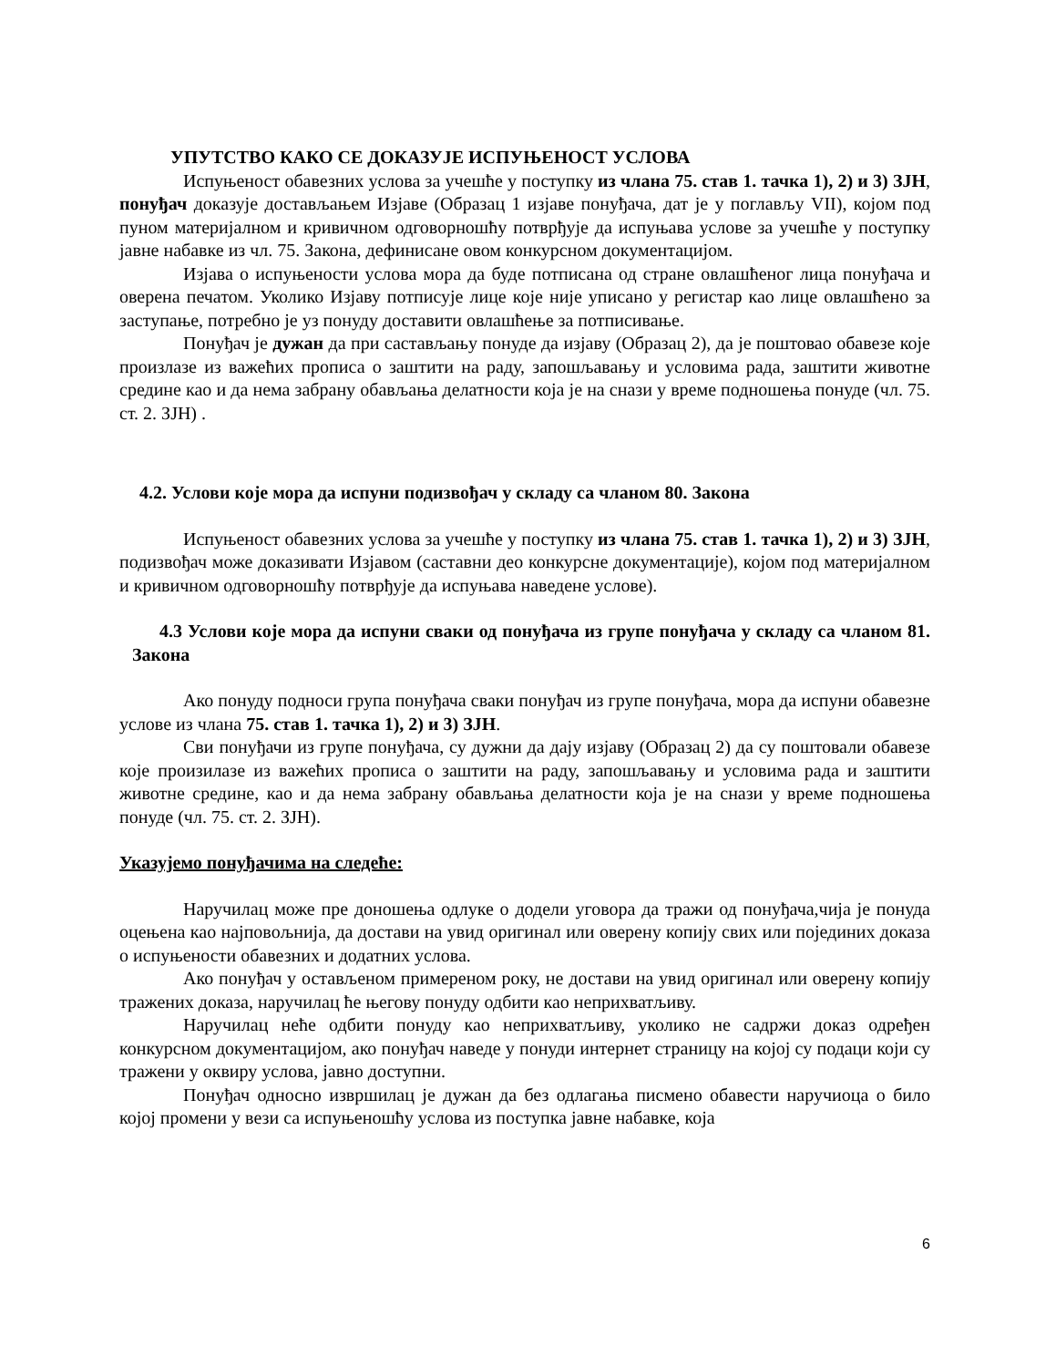УПУТСТВО КАКО СЕ ДОКАЗУЈЕ ИСПУЊЕНОСТ УСЛОВА
Испуњеност обавезних услова за учешће у поступку из члана 75. став 1. тачка 1), 2) и 3) ЗЈН, понуђач доказује достављањем Изјаве (Образац 1 изјаве понуђача, дат је у поглављу VII), којом под пуном материјалном и кривичном одговорношћу потврђује да испуњава услове за учешће у поступку јавне набавке из чл. 75. Закона, дефинисане овом конкурсном документацијом.
Изјава о испуњености услова мора да буде потписана од стране овлашћеног лица понуђача и оверена печатом. Уколико Изјаву потписује лице које није уписано у регистар као лице овлашћено за заступање, потребно је уз понуду доставити овлашћење за потписивање.
Понуђач је дужан да при састављању понуде да изјаву (Образац 2), да је поштовао обавезе које произлазе из важећих прописа о заштити на раду, запошљавању и условима рада, заштити животне средине као и да нема забрану обављања делатности која је на снази у време подношења понуде (чл. 75. ст. 2. ЗЈН) .
4.2. Услови које мора да испуни подизвођач у складу са чланом 80. Закона
Испуњеност обавезних услова за учешће у поступку из члана 75. став 1. тачка 1), 2) и 3) ЗЈН, подизвођач може доказивати Изјавом (саставни део конкурсне документације), којом под материјалном и кривичном одговорношћу потврђује да испуњава наведене услове).
4.3 Услови које мора да испуни сваки од понуђача из групе понуђача у складу са чланом 81. Закона
Ако понуду подноси група понуђача сваки понуђач из групе понуђача, мора да испуни обавезне услове из члана 75. став 1. тачка 1), 2) и 3) ЗЈН.
Сви понуђачи из групе понуђача, су дужни да дају изјаву (Образац 2) да су поштовали обавезе које произилазе из важећих прописа о заштити на раду, запошљавању и условима рада и заштити животне средине, као и да нема забрану обављања делатности која је на снази у време подношења понуде (чл. 75. ст. 2. ЗЈН).
Указујемо понуђачима на следеће:
Наручилац може пре доношења одлуке о додели уговора да тражи од понуђача,чија је понуда оцењена као најповољнија, да достави на увид оригинал или оверену копију свих или појединих доказа о испуњености обавезних и додатних услова.
Ако понуђач у остављеном примереном року, не достави на увид оригинал или оверену копију тражених доказа, наручилац ће његову понуду одбити као неприхватљиву.
Наручилац неће одбити понуду као неприхватљиву, уколико не садржи доказ одређен конкурсном документацијом, ако понуђач наведе у понуди интернет страницу на којој су подаци који су тражени у оквиру услова, јавно доступни.
Понуђач односно извршилац је дужан да без одлагања писмено обавести наручиоца о било којој промени у вези са испуњеношћу услова из поступка јавне набавке, која
6